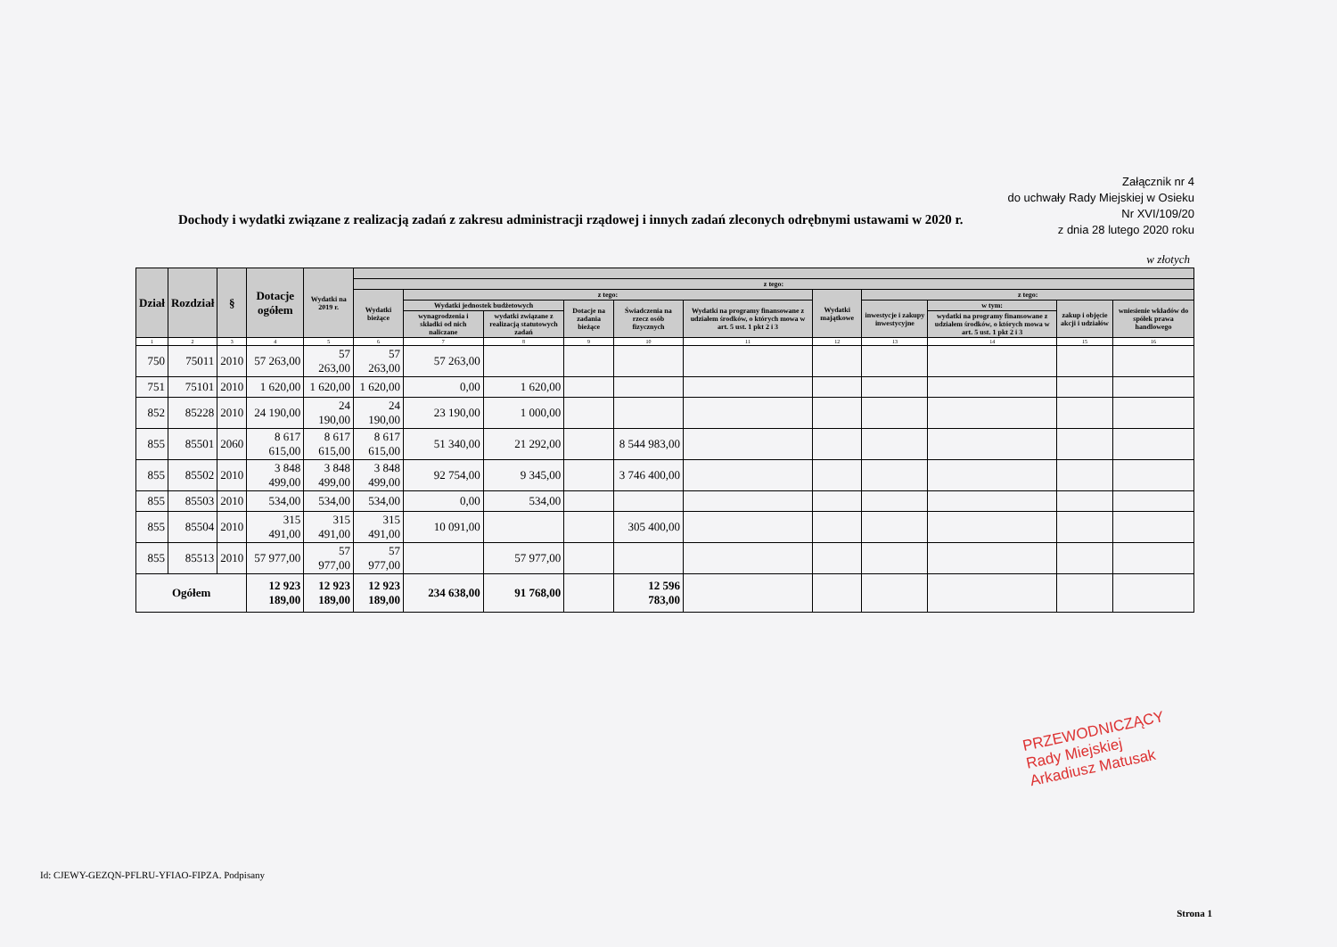Załącznik nr 4
do uchwały Rady Miejskiej w Osieku
Nr XVI/109/20
z dnia 28 lutego 2020 roku
Dochody i wydatki związane z realizacją zadań z zakresu administracji rządowej i innych zadań zleconych odrębnymi ustawami w 2020 r.
w złotych
| Dział | Rozdział | § | Dotacje ogółem | Wydatki na 2019 r. | | | | | | | | | | | |
| --- | --- | --- | --- | --- | --- | --- | --- | --- | --- | --- | --- | --- | --- | --- | --- |
| | | | | | z tego: | | | | | | | | | | |
| | | | | | Wydatki bieżące | z tego: | | | | | Wydatki majątkowe | z tego: | | | |
| | | | | | | Wydatki jednostek budżetowych | | Dotacje na zadania bieżące | Świadczenia na rzecz osób fizycznych | Wydatki na programy finansowane z udziałem środków, o których mowa w art. 5 ust. 1 pkt 2 i 3 | | inwestycje i zakupy inwestycyjne | w tym: | zakup i objęcie akcji i udziałów | wniesienie wkładów do spółek prawa handlowego |
| | | | | | | wynagrodzenia i składki od nich naliczane | wydatki związane z realizacją statutowych zadań | | | | | | wydatki na programy finansowane z udziałem środków, o których mowa w art. 5 ust. 1 pkt 2 i 3 | | |
| 1 | 2 | 3 | 4 | 5 | 6 | 7 | 8 | 9 | 10 | 11 | 12 | 13 | 14 | 15 | 16 |
| 750 | 75011 | 2010 | 57 263,00 | 57 263,00 | 57 263,00 | 57 263,00 | | | | | | | | | |
| 751 | 75101 | 2010 | 1 620,00 | 1 620,00 | 1 620,00 | 0,00 | 1 620,00 | | | | | | | | |
| 852 | 85228 | 2010 | 24 190,00 | 24 190,00 | 24 190,00 | 23 190,00 | 1 000,00 | | | | | | | | |
| 855 | 85501 | 2060 | 8 617 615,00 | 8 617 615,00 | 8 617 615,00 | 51 340,00 | 21 292,00 | | 8 544 983,00 | | | | | | |
| 855 | 85502 | 2010 | 3 848 499,00 | 3 848 499,00 | 3 848 499,00 | 92 754,00 | 9 345,00 | | 3 746 400,00 | | | | | | |
| 855 | 85503 | 2010 | 534,00 | 534,00 | 534,00 | 0,00 | 534,00 | | | | | | | | |
| 855 | 85504 | 2010 | 315 491,00 | 315 491,00 | 315 491,00 | 10 091,00 | | | 305 400,00 | | | | | | |
| 855 | 85513 | 2010 | 57 977,00 | 57 977,00 | 57 977,00 | | 57 977,00 | | | | | | | | |
| Ogółem | | | 12 923 189,00 | 12 923 189,00 | 12 923 189,00 | 234 638,00 | 91 768,00 | | 12 596 783,00 | | | | | | |
PRZEWODNICZĄCY
Rady Miejskiej
Arkadiusz Matusak
Id: CJEWY-GEZQN-PFLRU-YFIAO-FIPZA. Podpisany
Strona 1